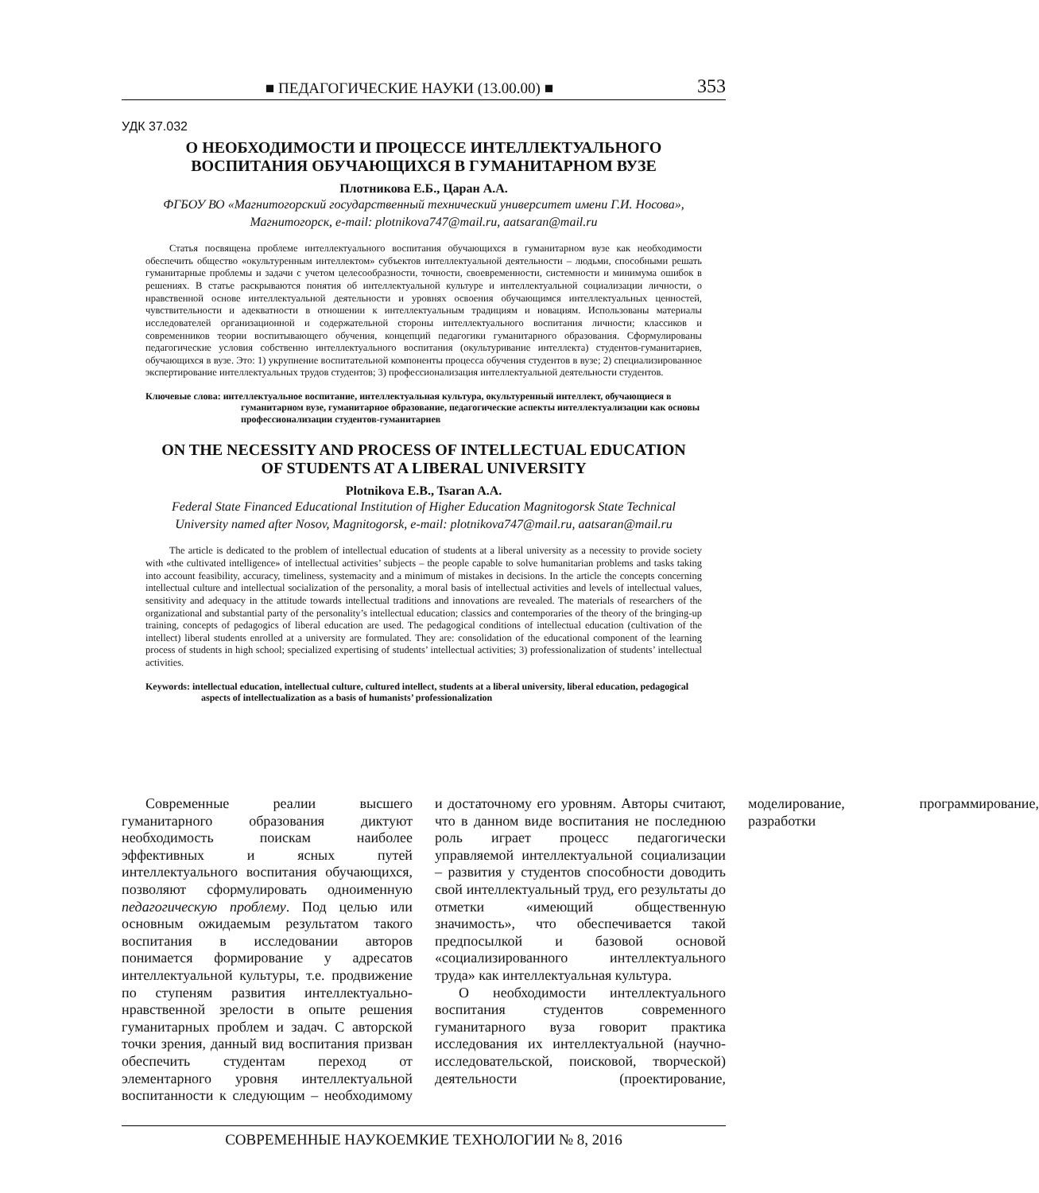■ ПЕДАГОГИЧЕСКИЕ НАУКИ (13.00.00) ■ 353
УДК 37.032
О НЕОБХОДИМОСТИ И ПРОЦЕССЕ ИНТЕЛЛЕКТУАЛЬНОГО
ВОСПИТАНИЯ ОБУЧАЮЩИХСЯ В ГУМАНИТАРНОМ ВУЗЕ
Плотникова Е.Б., Царан А.А.
ФГБОУ ВО «Магнитогорский государственный технический университет имени Г.И. Носова»,
Магнитогорск, e-mail: plotnikova747@mail.ru, aatsaran@mail.ru
Статья посвящена проблеме интеллектуального воспитания обучающихся в гуманитарном вузе как необходимости обеспечить общество «окультуренным интеллектом» субъектов интеллектуальной деятельности – людьми, способными решать гуманитарные проблемы и задачи с учетом целесообразности, точности, своевременности, системности и минимума ошибок в решениях. В статье раскрываются понятия об интеллектуальной культуре и интеллектуальной социализации личности, о нравственной основе интеллектуальной деятельности и уровнях освоения обучающимся интеллектуальных ценностей, чувствительности и адекватности в отношении к интеллектуальным традициям и новациям. Использованы материалы исследователей организационной и содержательной стороны интеллектуального воспитания личности; классиков и современников теории воспитывающего обучения, концепций педагогики гуманитарного образования. Сформулированы педагогические условия собственно интеллектуального воспитания (окультуривание интеллекта) студентов-гуманитариев, обучающихся в вузе. Это: 1) укрупнение воспитательной компоненты процесса обучения студентов в вузе; 2) специализированное экспертирование интеллектуальных трудов студентов; 3) профессионализация интеллектуальной деятельности студентов.
Ключевые слова: интеллектуальное воспитание, интеллектуальная культура, окультуренный интеллект, обучающиеся в гуманитарном вузе, гуманитарное образование, педагогические аспекты интеллектуализации как основы профессионализации студентов-гуманитариев
ON THE NECESSITY AND PROCESS OF INTELLECTUAL EDUCATION
OF STUDENTS AT A LIBERAL UNIVERSITY
Plotnikova E.B., Tsaran A.A.
Federal State Financed Educational Institution of Higher Education Magnitogorsk State Technical
University named after Nosov, Magnitogorsk, e-mail: plotnikova747@mail.ru, aatsaran@mail.ru
The article is dedicated to the problem of intellectual education of students at a liberal university as a necessity to provide society with «the cultivated intelligence» of intellectual activities’ subjects – the people capable to solve humanitarian problems and tasks taking into account feasibility, accuracy, timeliness, systemacity and a minimum of mistakes in decisions. In the article the concepts concerning intellectual culture and intellectual socialization of the personality, a moral basis of intellectual activities and levels of intellectual values, sensitivity and adequacy in the attitude towards intellectual traditions and innovations are revealed. The materials of researchers of the organizational and substantial party of the personality’s intellectual education; classics and contemporaries of the theory of the bringing-up training, concepts of pedagogics of liberal education are used. The pedagogical conditions of intellectual education (cultivation of the intellect) liberal students enrolled at a university are formulated. They are: consolidation of the educational component of the learning process of students in high school; specialized expertising of students’ intellectual activities; 3) professionalization of students’ intellectual activities.
Keywords: intellectual education, intellectual culture, cultured intellect, students at a liberal university, liberal education, pedagogical aspects of intellectualization as a basis of humanists’ professionalization
Современные реалии высшего гуманитарного образования диктуют необходимость поискам наиболее эффективных и ясных путей интеллектуального воспитания обучающихся, позволяют сформулировать одноименную педагогическую проблему. Под целью или основным ожидаемым результатом такого воспитания в исследовании авторов понимается формирование у адресатов интеллектуальной культуры, т.е. продвижение по ступеням развития интеллектуально-нравственной зрелости в опыте решения гуманитарных проблем и задач. С авторской точки зрения, данный вид воспитания призван обеспечить студентам переход от элементарного уровня интеллектуальной воспитанности к следующим – необходимому и достаточному его уровням. Авторы считают, что в данном виде воспитания не последнюю роль играет процесс педагогически управляемой интеллектуальной социализации – развития у студентов способности доводить свой интеллектуальный труд, его результаты до отметки «имеющий общественную значимость», что обеспечивается такой предпосылкой и базовой основой «социализированного интеллектуального труда» как интеллектуальная культура.
О необходимости интеллектуального воспитания студентов современного гуманитарного вуза говорит практика исследования их интеллектуальной (научно-исследовательской, поисковой, творческой) деятельности (проектирование, моделирование, программирование, разработки
СОВРЕМЕННЫЕ НАУКОЕМКИЕ ТЕХНОЛОГИИ № 8, 2016